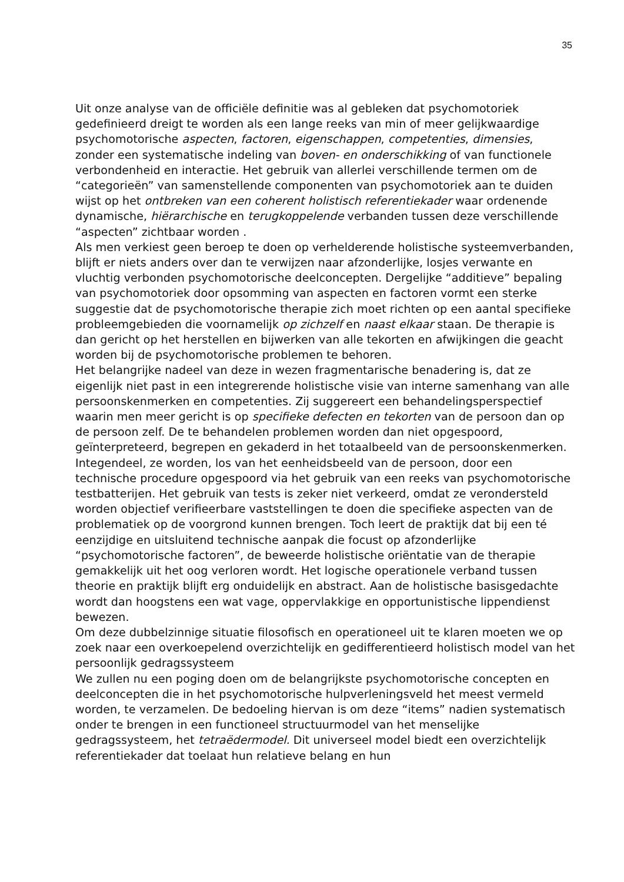35
Uit onze analyse van de officiële definitie was al gebleken dat psychomotoriek gedefinieerd dreigt te worden als een lange reeks van min of meer gelijkwaardige psychomotorische aspecten, factoren, eigenschappen, competenties, dimensies, zonder een systematische indeling van boven- en onderschikking of van functionele verbondenheid en interactie. Het gebruik van allerlei verschillende termen om de “categorieën” van samenstellende componenten van psychomotoriek aan te duiden wijst op het ontbreken van een coherent holistisch referentiekader waar ordenende dynamische, hiërarchische en terugkoppelende verbanden tussen deze verschillende “aspecten” zichtbaar worden .
Als men verkiest geen beroep te doen op verhelderende holistische systeemverbanden, blijft er niets anders over dan te verwijzen naar afzonderlijke, losjes verwante en vluchtig verbonden psychomotorische deelconcepten. Dergelijke “additieve” bepaling van psychomotoriek door opsomming van aspecten en factoren vormt een sterke suggestie dat de psychomotorische therapie zich moet richten op een aantal specifieke probleemgebieden die voornamelijk op zichzelf en naast elkaar staan. De therapie is dan gericht op het herstellen en bijwerken van alle tekorten en afwijkingen die geacht worden bij de psychomotorische problemen te behoren.
Het belangrijke nadeel van deze in wezen fragmentarische benadering is, dat ze eigenlijk niet past in een integrerende holistische visie van interne samenhang van alle persoonskenmerken en competenties. Zij suggereert een behandelingsperspectief waarin men meer gericht is op specifieke defecten en tekorten van de persoon dan op de persoon zelf. De te behandelen problemen worden dan niet opgespoord, geïnterpreteerd, begrepen en gekaderd in het totaalbeeld van de persoonskenmerken. Integendeel, ze worden, los van het eenheidsbeeld van de persoon, door een technische procedure opgespoord via het gebruik van een reeks van psychomotorische testbatterijen. Het gebruik van tests is zeker niet verkeerd, omdat ze verondersteld worden objectief verifieerbare vaststellingen te doen die specifieke aspecten van de problematiek op de voorgrond kunnen brengen. Toch leert de praktijk dat bij een té eenzijdige en uitsluitend technische aanpak die focust op afzonderlijke “psychomotorische factoren”, de beweerde holistische oriëntatie van de therapie gemakkelijk uit het oog verloren wordt. Het logische operationele verband tussen theorie en praktijk blijft erg onduidelijk en abstract. Aan de holistische basisgedachte wordt dan hoogstens een wat vage, oppervlakkige en opportunistische lippendienst bewezen.
Om deze dubbelzinnige situatie filosofisch en operationeel uit te klaren moeten we op zoek naar een overkoepelend overzichtelijk en gedifferentieerd holistisch model van het persoonlijk gedragssysteem
We zullen nu een poging doen om de belangrijkste psychomotorische concepten en deelconcepten die in het psychomotorische hulpverleningsveld het meest vermeld worden, te verzamelen. De bedoeling hiervan is om deze “items” nadien systematisch onder te brengen in een functioneel structuurmodel van het menselijke gedragssysteem, het tetraëdermodel. Dit universeel model biedt een overzichtelijk referentiekader dat toelaat hun relatieve belang en hun